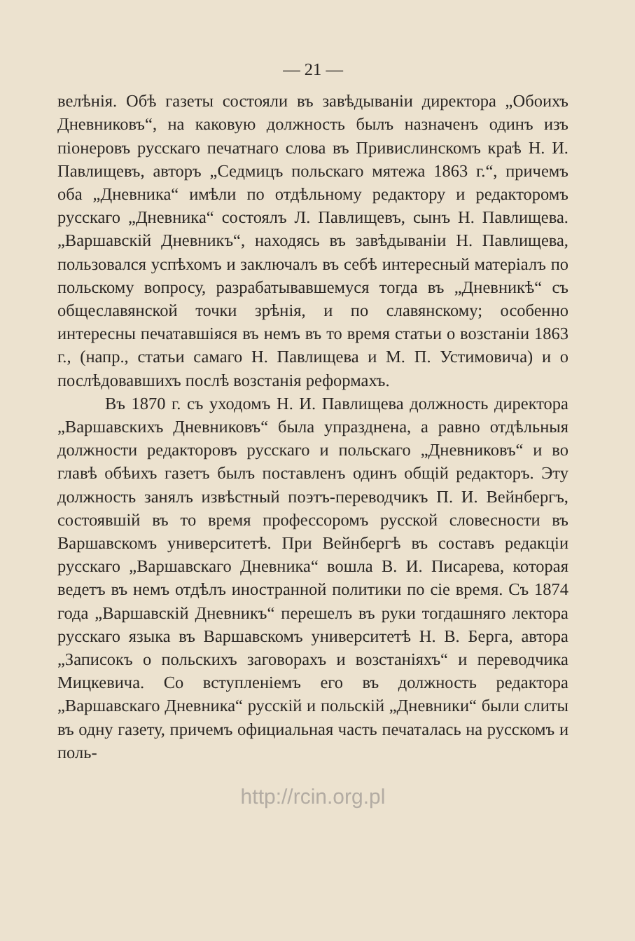— 21 —
велѣнія. Обѣ газеты состояли въ завѣдываніи директора „Обоихъ Дневниковъ“, на каковую должность былъ назначенъ одинъ изъ піонеровъ русскаго печатнаго слова въ Привислинскомъ краѣ Н. И. Павлищевъ, авторъ „Седмицъ польскаго мятежа 1863 г.“, причемъ оба „Дневника“ имѣли по отдѣльному редактору и редакторомъ русскаго „Дневника“ состоялъ Л. Павлищевъ, сынъ Н. Павлищева. „Варшавскій Дневникъ“, находясь въ завѣдываніи Н. Павлищева, пользовался успѣхомъ и заключалъ въ себѣ интересный матеріалъ по польскому вопросу, разрабатывавшемуся тогда въ „Дневникѣ“ съ общеславянской точки зрѣнія, и по славянскому; особенно интересны печатавшіяся въ немъ въ то время статьи о возстаніи 1863 г., (напр., статьи самаго Н. Павлищева и М. П. Устимовича) и о послѣдовавшихъ послѣ возстанія реформахъ.
Въ 1870 г. съ уходомъ Н. И. Павлищева должность директора „Варшавскихъ Дневниковъ“ была упразднена, а равно отдѣльныя должности редакторовъ русскаго и польскаго „Дневниковъ“ и во главѣ обѣихъ газетъ былъ поставленъ одинъ общій редакторъ. Эту должность занялъ извѣстный поэтъ-переводчикъ П. И. Вейнбергъ, состоявшій въ то время профессоромъ русской словесности въ Варшавскомъ университетѣ. При Вейнбергѣ въ составъ редакціи русскаго „Варшавскаго Дневника“ вошла В. И. Писарева, которая ведетъ въ немъ отдѣлъ иностранной политики по сіе время. Съ 1874 года „Варшавскій Дневникъ“ перешелъ въ руки тогдашняго лектора русскаго языка въ Варшавскомъ университетѣ Н. В. Берга, автора „Записокъ о польскихъ заговорахъ и возстаніяхъ“ и переводчика Мицкевича. Со вступленіемъ его въ должность редактора „Варшавскаго Дневника“ русскій и польскій „Дневники“ были слиты въ одну газету, причемъ официальная часть печаталась на русскомъ и поль-
http://rcin.org.pl